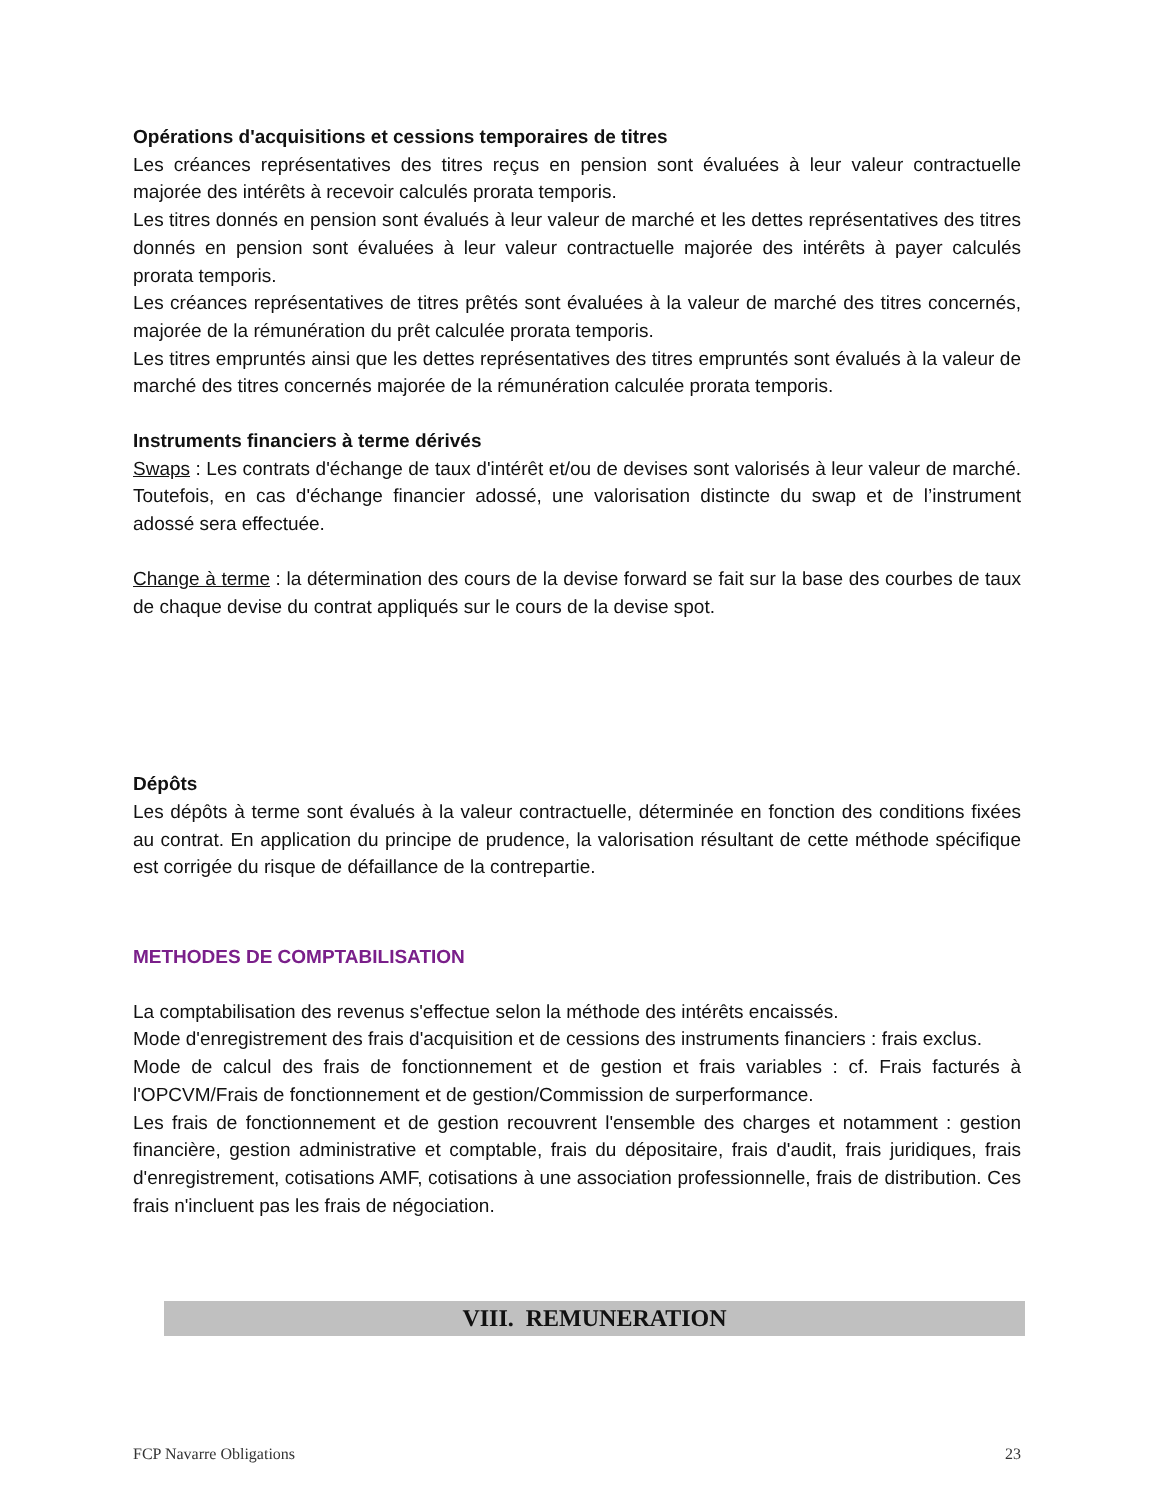Opérations d'acquisitions et cessions temporaires de titres
Les créances représentatives des titres reçus en pension sont évaluées à leur valeur contractuelle majorée des intérêts à recevoir calculés prorata temporis.
Les titres donnés en pension sont évalués à leur valeur de marché et les dettes représentatives des titres donnés en pension sont évaluées à leur valeur contractuelle majorée des intérêts à payer calculés prorata temporis.
Les créances représentatives de titres prêtés sont évaluées à la valeur de marché des titres concernés, majorée de la rémunération du prêt calculée prorata temporis.
Les titres empruntés ainsi que les dettes représentatives des titres empruntés sont évalués à la valeur de marché des titres concernés majorée de la rémunération calculée prorata temporis.
Instruments financiers à terme dérivés
Swaps : Les contrats d'échange de taux d'intérêt et/ou de devises sont valorisés à leur valeur de marché. Toutefois, en cas d'échange financier adossé, une valorisation distincte du swap et de l’instrument adossé sera effectuée.
Change à terme : la détermination des cours de la devise forward se fait sur la base des courbes de taux de chaque devise du contrat appliqués sur le cours de la devise spot.
Dépôts
Les dépôts à terme sont évalués à la valeur contractuelle, déterminée en fonction des conditions fixées au contrat. En application du principe de prudence, la valorisation résultant de cette méthode spécifique est corrigée du risque de défaillance de la contrepartie.
METHODES DE COMPTABILISATION
La comptabilisation des revenus s'effectue selon la méthode des intérêts encaissés.
Mode d'enregistrement des frais d'acquisition et de cessions des instruments financiers : frais exclus.
Mode de calcul des frais de fonctionnement et de gestion et frais variables : cf. Frais facturés à l'OPCVM/Frais de fonctionnement et de gestion/Commission de surperformance.
Les frais de fonctionnement et de gestion recouvrent l'ensemble des charges et notamment : gestion financière, gestion administrative et comptable, frais du dépositaire, frais d'audit, frais juridiques, frais d'enregistrement, cotisations AMF, cotisations à une association professionnelle, frais de distribution. Ces frais n'incluent pas les frais de négociation.
VIII. REMUNERATION
FCP Navarre Obligations 23